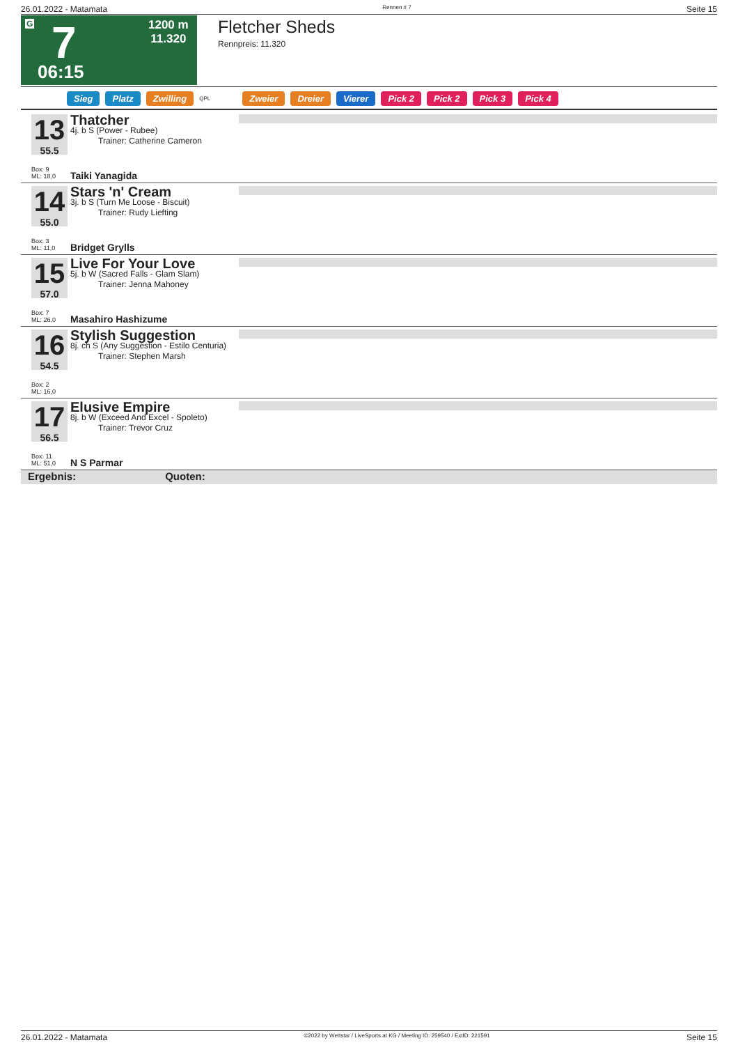26.01.2022 - Matamata Rennen # 7 Seite 15
G 7
1200 m
11.320
06:15
Fletcher Sheds
Rennpreis: 11.320
Sieg Platz Zwilling QPL Zweier Dreier Vierer Pick 2 Pick 2 Pick 3 Pick 4
13
55.5
Box: 9
ML: 18,0
Thatcher
4j. b S (Power - Rubee)
Trainer: Catherine Cameron
Taiki Yanagida
14
55.0
Box: 3
ML: 11,0
Stars 'n' Cream
3j. b S (Turn Me Loose - Biscuit)
Trainer: Rudy Liefting
Bridget Grylls
15
57.0
Box: 7
ML: 26,0
Live For Your Love
5j. b W (Sacred Falls - Glam Slam)
Trainer: Jenna Mahoney
Masahiro Hashizume
16
54.5
Box: 2
ML: 16,0
Stylish Suggestion
8j. ch S (Any Suggestion - Estilo Centuria)
Trainer: Stephen Marsh
17
56.5
Box: 11
ML: 51,0
Elusive Empire
8j. b W (Exceed And Excel - Spoleto)
Trainer: Trevor Cruz
N S Parmar
Ergebnis: Quoten:
26.01.2022 - Matamata ©2022 by Wettstar / LiveSports.at KG / Meeting ID: 259540 / ExtID: 221591 Seite 15